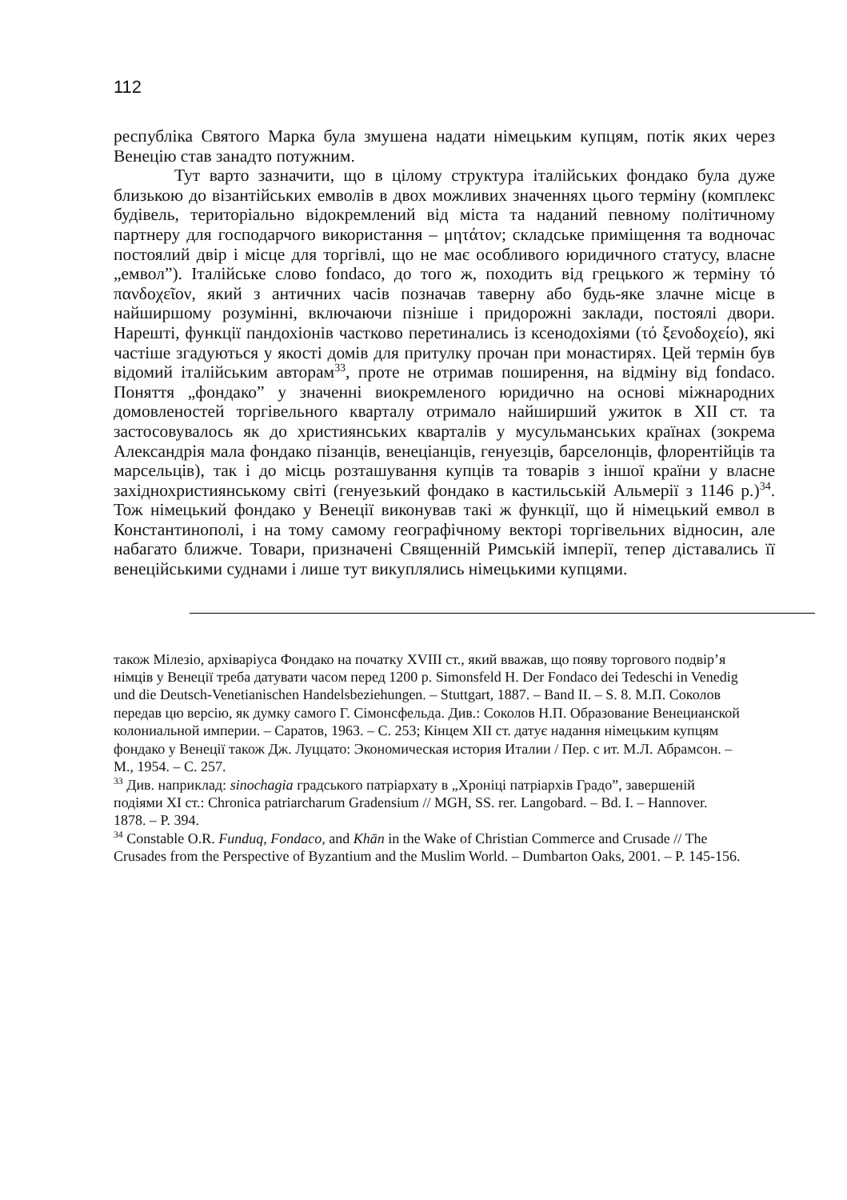112
республіка Святого Марка була змушена надати німецьким купцям, потік яких через Венецію став занадто потужним.
Тут варто зазначити, що в цілому структура італійських фондако була дуже близькою до візантійських емволів в двох можливих значеннях цього терміну (комплекс будівель, територіально відокремлений від міста та наданий певному політичному партнеру для господарчого використання – μητάτον; складське приміщення та водночас постоялий двір і місце для торгівлі, що не має особливого юридичного статусу, власне „емвол”). Італійське слово fondaco, до того ж, походить від грецького ж терміну τό πανδοχεῖον, який з античних часів позначав таверну або будь-яке злачне місце в найширшому розумінні, включаючи пізніше і придорожні заклади, постоялі двори. Нарешті, функції пандохіонів частково перетинались із ксенодохіями (τό ξενοδοχείο), які частіше згадуються у якості домів для притулку прочан при монастирях. Цей термін був відомий італійським авторам<sup>33</sup>, проте не отримав поширення, на відміну від fondaco. Поняття „фондако” у значенні виокремленого юридично на основі міжнародних домовленостей торгівельного кварталу отримало найширший ужиток в XII ст. та застосовувалось як до християнських кварталів у мусульманських країнах (зокрема Александрія мала фондако пізанців, венеціанців, генуезців, барселонців, флорентійців та марсельців), так і до місць розташування купців та товарів з іншої країни у власне західнохристиянському світі (генуезький фондако в кастильській Альмерії з 1146 р.)<sup>34</sup>. Тож німецький фондако у Венеції виконував такі ж функції, що й німецький емвол в Константинополі, і на тому самому географічному векторі торгівельних відносин, але набагато ближче. Товари, призначені Священній Римській імперії, тепер діставались її венеційськими суднами і лише тут викуплялись німецькими купцями.
також Мілезіо, архіваріуса Фондако на початку XVIII ст., який вважав, що появу торгового подвір’я німців у Венеції треба датувати часом перед 1200 р. Simonsfeld H. Der Fondaco dei Tedeschi in Venedig und die Deutsch-Venetianischen Handelsbeziehungen. – Stuttgart, 1887. – Band II. – S. 8. М.П. Соколов передав цю версію, як думку самого Г. Сімонсфельда. Див.: Соколов Н.П. Образование Венецианской колониальной империи. – Саратов, 1963. – С. 253; Кінцем XII ст. датує надання німецьким купцям фондако у Венеції також Дж. Луццато: Экономическая история Италии / Пер. с ит. М.Л. Абрамсон. – М., 1954. – С. 257.
<sup>33</sup> Див. наприклад: sinochagia градського патріархату в „Хроніці патріархів Градо”, завершеній подіями XI ст.: Chronica patriarcharum Gradensium // MGH, SS. rer. Langobard. – Bd. I. – Hannover. 1878. – P. 394.
<sup>34</sup> Constable O.R. Funduq, Fondaco, and Khān in the Wake of Christian Commerce and Crusade // The Crusades from the Perspective of Byzantium and the Muslim World. – Dumbarton Oaks, 2001. – P. 145-156.